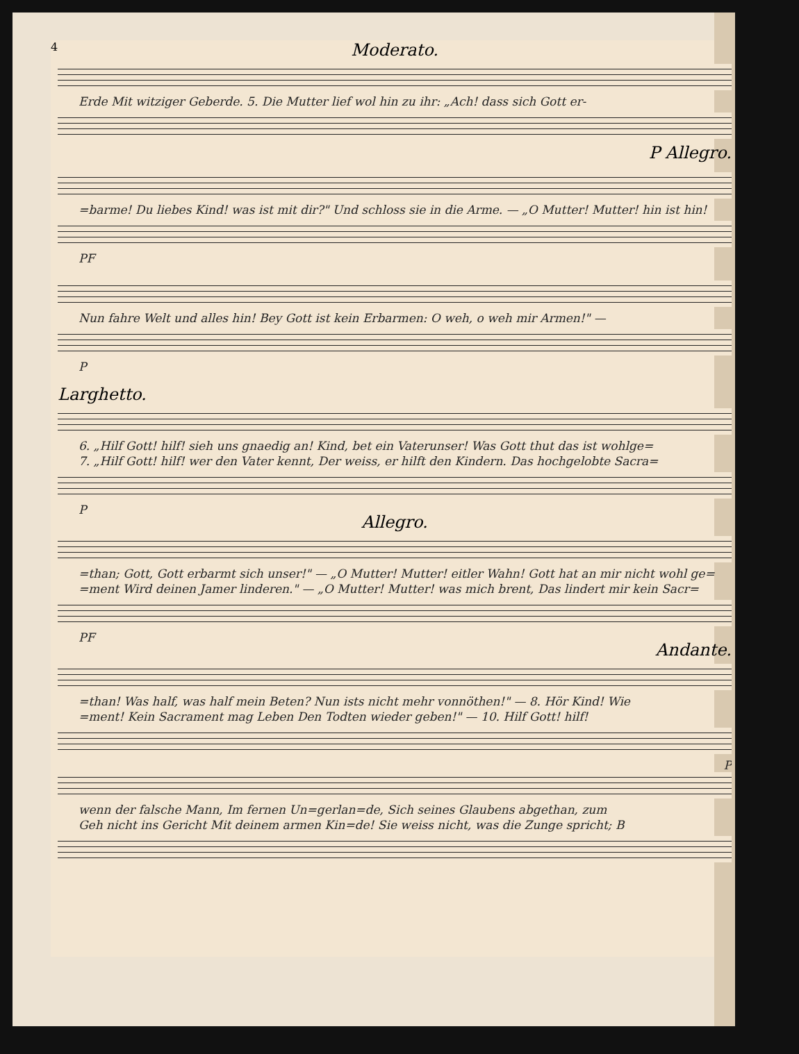4
Moderato.
Erde Mit witziger Geberde. 5. Die Mutter lief wol hin zu ihr: „Ach! dass sich Gott er-
P Allegro.
=barme! Du liebes Kind! was ist mit dir?" Und schloss sie in die Arme. — „O Mutter! Mutter! hin ist hin!
PF
Nun fahre Welt und alles hin! Bey Gott ist kein Erbarmen: O weh, o weh mir Armen!" —
P
Larghetto.
6. „Hilf Gott! hilf! sieh uns gnaedig an! Kind, bet ein Vaterunser! Was Gott thut das ist wohlge=
7. „Hilf Gott! hilf! wer den Vater kennt, Der weiss, er hilft den Kindern. Das hochgelobte Sacra=
P
Allegro.
=than; Gott, Gott erbarmt sich unser!" — „O Mutter! Mutter! eitler Wahn! Gott hat an mir nicht wohl ge=
=ment Wird deinen Jamer linderen." — „O Mutter! Mutter! was mich brent, Das lindert mir kein Sacr=
PF
Andante.
=than! Was half, was half mein Beten? Nun ists nicht mehr vonnöthen!" — 8. Hör Kind! Wie
=ment! Kein Sacrament mag Leben Den Todten wieder geben!" — 10. Hilf Gott! hilf!
P
wenn der falsche Mann, Im fernen Un=gerlan=de, Sich seines Glaubens abgethan, zum
Geh nicht ins Gericht Mit deinem armen Kin=de! Sie weiss nicht, was die Zunge spricht; B